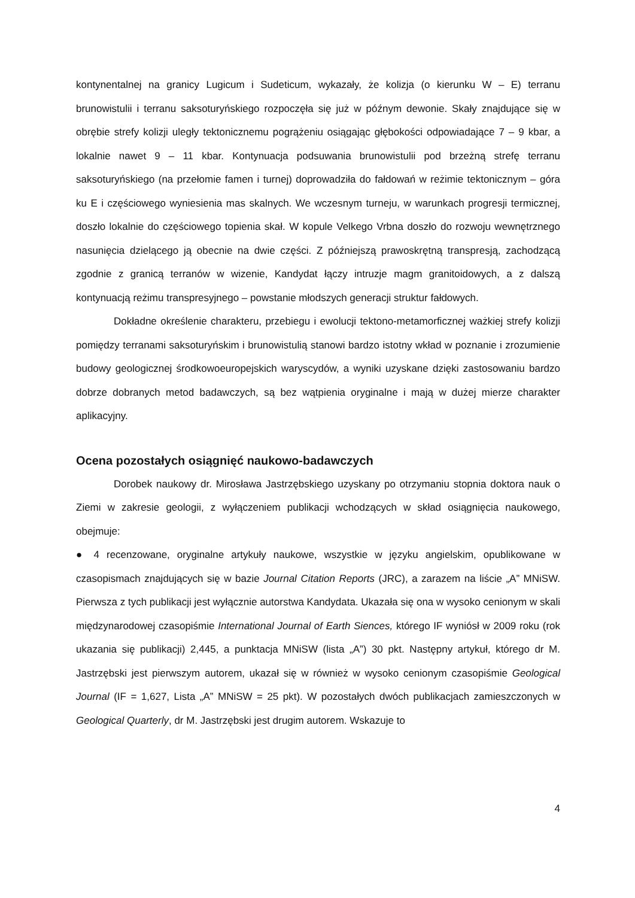kontynentalnej na granicy Lugicum i Sudeticum, wykazały, że kolizja (o kierunku W – E) terranu brunowistulii i terranu saksoturyńskiego rozpoczęła się już w późnym dewonie. Skały znajdujące się w obrębie strefy kolizji uległy tektonicznemu pogrążeniu osiągając głębokości odpowiadające 7 – 9 kbar, a lokalnie nawet 9 – 11 kbar. Kontynuacja podsuwania brunowistulii pod brzeżną strefę terranu saksoturyńskiego (na przełomie famen i turnej) doprowadziła do fałdowań w reżimie tektonicznym – góra ku E i częściowego wyniesienia mas skalnych. We wczesnym turneju, w warunkach progresji termicznej, doszło lokalnie do częściowego topienia skał. W kopule Velkego Vrbna doszło do rozwoju wewnętrznego nasunięcia dzielącego ją obecnie na dwie części. Z późniejszą prawoskrętną transpresją, zachodzącą zgodnie z granicą terranów w wizenie, Kandydat łączy intruzje magm granitoidowych, a z dalszą kontynuacją reżimu transpresyjnego – powstanie młodszych generacji struktur fałdowych.
Dokładne określenie charakteru, przebiegu i ewolucji tektono-metamorficznej ważkiej strefy kolizji pomiędzy terranami saksoturyńskim i brunowistulią stanowi bardzo istotny wkład w poznanie i zrozumienie budowy geologicznej środkowoeuropejskich waryscydów, a wyniki uzyskane dzięki zastosowaniu bardzo dobrze dobranych metod badawczych, są bez wątpienia oryginalne i mają w dużej mierze charakter aplikacyjny.
Ocena pozostałych osiągnięć naukowo-badawczych
Dorobek naukowy dr. Mirosława Jastrzębskiego uzyskany po otrzymaniu stopnia doktora nauk o Ziemi w zakresie geologii, z wyłączeniem publikacji wchodzących w skład osiągnięcia naukowego, obejmuje:
● 4 recenzowane, oryginalne artykuły naukowe, wszystkie w języku angielskim, opublikowane w czasopismach znajdujących się w bazie Journal Citation Reports (JRC), a zarazem na liście „A” MNiSW. Pierwsza z tych publikacji jest wyłącznie autorstwa Kandydata. Ukazała się ona w wysoko cenionym w skali międzynarodowej czasopiśmie International Journal of Earth Siences, którego IF wyniósł w 2009 roku (rok ukazania się publikacji) 2,445, a punktacja MNiSW (lista „A”) 30 pkt. Następny artykuł, którego dr M. Jastrzębski jest pierwszym autorem, ukazał się w również w wysoko cenionym czasopiśmie Geological Journal (IF = 1,627, Lista „A” MNiSW = 25 pkt). W pozostałych dwóch publikacjach zamieszczonych w Geological Quarterly, dr M. Jastrzębski jest drugim autorem. Wskazuje to
4